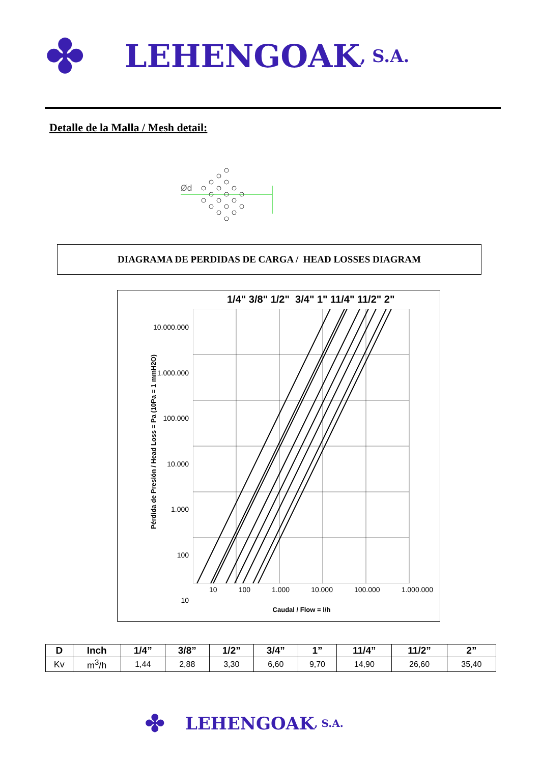✤ LEHENGOAK, S.A.
Detalle de la Malla / Mesh detail:
Ød
DIAGRAMA DE PERDIDAS DE CARGA / HEAD LOSSES DIAGRAM
1/4" 3/8" 1/2" 3/4" 1" 11/4" 11/2" 2"
10.000.000
1.000.000
100.000
10.000
1.000
100
10
Pérdida de Presión / Head Loss = Pa (10Pa = 1 mmH2O)
10 100 1.000 10.000 100.000 1.000.000
Caudal / Flow = l/h
| D | Inch | 1/4” | 3/8” | 1/2” | 3/4” | 1” | 11/4” | 11/2” | 2” |
| --- | --- | --- | --- | --- | --- | --- | --- | --- | --- |
| Kv | m<sup>3</sup>/h | 1,44 | 2,88 | 3,30 | 6,60 | 9,70 | 14,90 | 26,60 | 35,40 |
✤ LEHENGOAK, S.A.